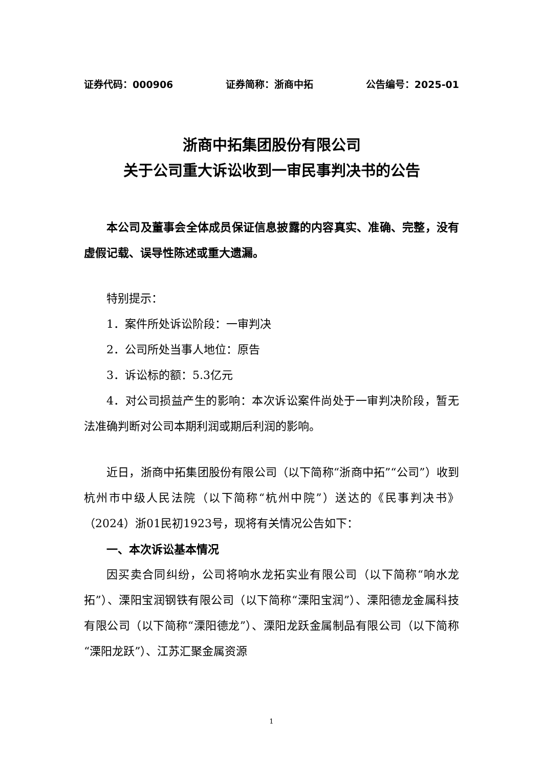证券代码：000906 证券简称：浙商中拓 公告编号：2025-01
浙商中拓集团股份有限公司
关于公司重大诉讼收到一审民事判决书的公告
本公司及董事会全体成员保证信息披露的内容真实、准确、完整，没有虚假记载、误导性陈述或重大遗漏。
特别提示：
1．案件所处诉讼阶段：一审判决
2．公司所处当事人地位：原告
3．诉讼标的额：5.3亿元
4．对公司损益产生的影响：本次诉讼案件尚处于一审判决阶段，暂无法准确判断对公司本期利润或期后利润的影响。
近日，浙商中拓集团股份有限公司（以下简称“浙商中拓”“公司”）收到杭州市中级人民法院（以下简称“杭州中院”）送达的《民事判决书》（2024）浙01民初1923号，现将有关情况公告如下：
一、本次诉讼基本情况
因买卖合同纠纷，公司将响水龙拓实业有限公司（以下简称“响水龙拓”）、溧阳宝润钢铁有限公司（以下简称“溧阳宝润”）、溧阳德龙金属科技有限公司（以下简称“溧阳德龙”）、溧阳龙跃金属制品有限公司（以下简称“溧阳龙跃”）、江苏汇聚金属资源
1